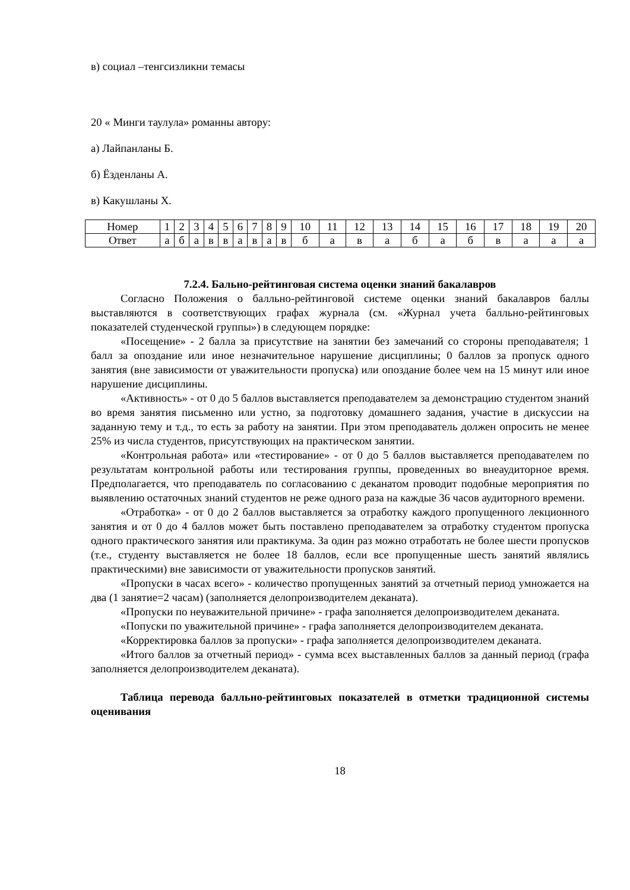в) социал –тенгсизликни темасы
20 « Минги таулула» романны автору:
а) Лайпанланы Б.
б) Ёзденланы А.
в) Какушланы Х.
| Номер | 1 | 2 | 3 | 4 | 5 | 6 | 7 | 8 | 9 | 10 | 11 | 12 | 13 | 14 | 15 | 16 | 17 | 18 | 19 | 20 |
| Ответ | а | б | а | в | в | а | в | а | в | б | а | в | а | б | а | б | в | а | а | а |
7.2.4. Бально-рейтинговая система оценки знаний бакалавров
Согласно Положения о балльно-рейтинговой системе оценки знаний бакалавров баллы выставляются в соответствующих графах журнала (см. «Журнал учета балльно-рейтинговых показателей студенческой группы») в следующем порядке:
«Посещение» - 2 балла за присутствие на занятии без замечаний со стороны преподавателя; 1 балл за опоздание или иное незначительное нарушение дисциплины; 0 баллов за пропуск одного занятия (вне зависимости от уважительности пропуска) или опоздание более чем на 15 минут или иное нарушение дисциплины.
«Активность» - от 0 до 5 баллов выставляется преподавателем за демонстрацию студентом знаний во время занятия письменно или устно, за подготовку домашнего задания, участие в дискуссии на заданную тему и т.д., то есть за работу на занятии. При этом преподаватель должен опросить не менее 25% из числа студентов, присутствующих на практическом занятии.
«Контрольная работа» или «тестирование» - от 0 до 5 баллов выставляется преподавателем по результатам контрольной работы или тестирования группы, проведенных во внеаудиторное время. Предполагается, что преподаватель по согласованию с деканатом проводит подобные мероприятия по выявлению остаточных знаний студентов не реже одного раза на каждые 36 часов аудиторного времени.
«Отработка» - от 0 до 2 баллов выставляется за отработку каждого пропущенного лекционного занятия и от 0 до 4 баллов может быть поставлено преподавателем за отработку студентом пропуска одного практического занятия или практикума. За один раз можно отработать не более шести пропусков (т.е., студенту выставляется не более 18 баллов, если все пропущенные шесть занятий являлись практическими) вне зависимости от уважительности пропусков занятий.
«Пропуски в часах всего» - количество пропущенных занятий за отчетный период умножается на два (1 занятие=2 часам) (заполняется делопроизводителем деканата).
«Пропуски по неуважительной причине» - графа заполняется делопроизводителем деканата.
«Попуски по уважительной причине» - графа заполняется делопроизводителем деканата.
«Корректировка баллов за пропуски» - графа заполняется делопроизводителем деканата.
«Итого баллов за отчетный период» - сумма всех выставленных баллов за данный период (графа заполняется делопроизводителем деканата).
Таблица перевода балльно-рейтинговых показателей в отметки традиционной системы оценивания
18